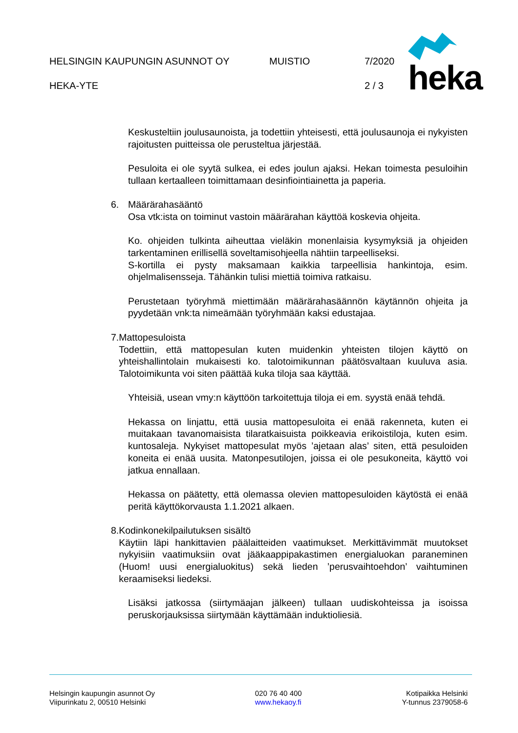HELSINGIN KAUPUNGIN ASUNNOT OY MUISTIO 7/2020
HEKA-YTE 2 / 3
heka
Keskusteltiin joulusaunoista, ja todettiin yhteisesti, että joulusaunoja ei nykyisten rajoitusten puitteissa ole perusteltua järjestää.
Pesuloita ei ole syytä sulkea, ei edes joulun ajaksi. Hekan toimesta pesuloihin tullaan kertaalleen toimittamaan desinfiointiainetta ja paperia.
6. Määrärahasääntö
Osa vtk:ista on toiminut vastoin määrärahan käyttöä koskevia ohjeita.
Ko. ohjeiden tulkinta aiheuttaa vieläkin monenlaisia kysymyksiä ja ohjeiden tarkentaminen erillisellä soveltamisohjeella nähtiin tarpeelliseksi.
S-kortilla ei pysty maksamaan kaikkia tarpeellisia hankintoja, esim. ohjelmalisensseja. Tähänkin tulisi miettiä toimiva ratkaisu.
Perustetaan työryhmä miettimään määrärahasäännön käytännön ohjeita ja pyydetään vnk:ta nimeämään työryhmään kaksi edustajaa.
7. Mattopesuloista
Todettiin, että mattopesulan kuten muidenkin yhteisten tilojen käyttö on yhteishallintolain mukaisesti ko. talotoimikunnan päätösvaltaan kuuluva asia. Talotoimikunta voi siten päättää kuka tiloja saa käyttää.
Yhteisiä, usean vmy:n käyttöön tarkoitettuja tiloja ei em. syystä enää tehdä.
Hekassa on linjattu, että uusia mattopesuloita ei enää rakenneta, kuten ei muitakaan tavanomaisista tilaratkaisuista poikkeavia erikoistiloja, kuten esim. kuntosaleja. Nykyiset mattopesulat myös ’ajetaan alas’ siten, että pesuloiden koneita ei enää uusita. Matonpesutilojen, joissa ei ole pesukoneita, käyttö voi jatkua ennallaan.
Hekassa on päätetty, että olemassa olevien mattopesuloiden käytöstä ei enää peritä käyttökorvausta 1.1.2021 alkaen.
8. Kodinkonekilpailutuksen sisältö
Käytiin läpi hankittavien päälaitteiden vaatimukset. Merkittävimmät muutokset nykyisiin vaatimuksiin ovat jääkaappipakastimen energialuokan paraneminen (Huom! uusi energialuokitus) sekä lieden ’perusvaihtoehdon’ vaihtuminen keraamiseksi liedeksi.
Lisäksi jatkossa (siirtymäajan jälkeen) tullaan uudiskohteissa ja isoissa peruskorjauksissa siirtymään käyttämään induktioliesiä.
Helsingin kaupungin asunnot Oy
Viipurinkatu 2, 00510 Helsinki
020 76 40 400
www.hekaoy.fi
Kotipaikka Helsinki
Y-tunnus 2379058-6